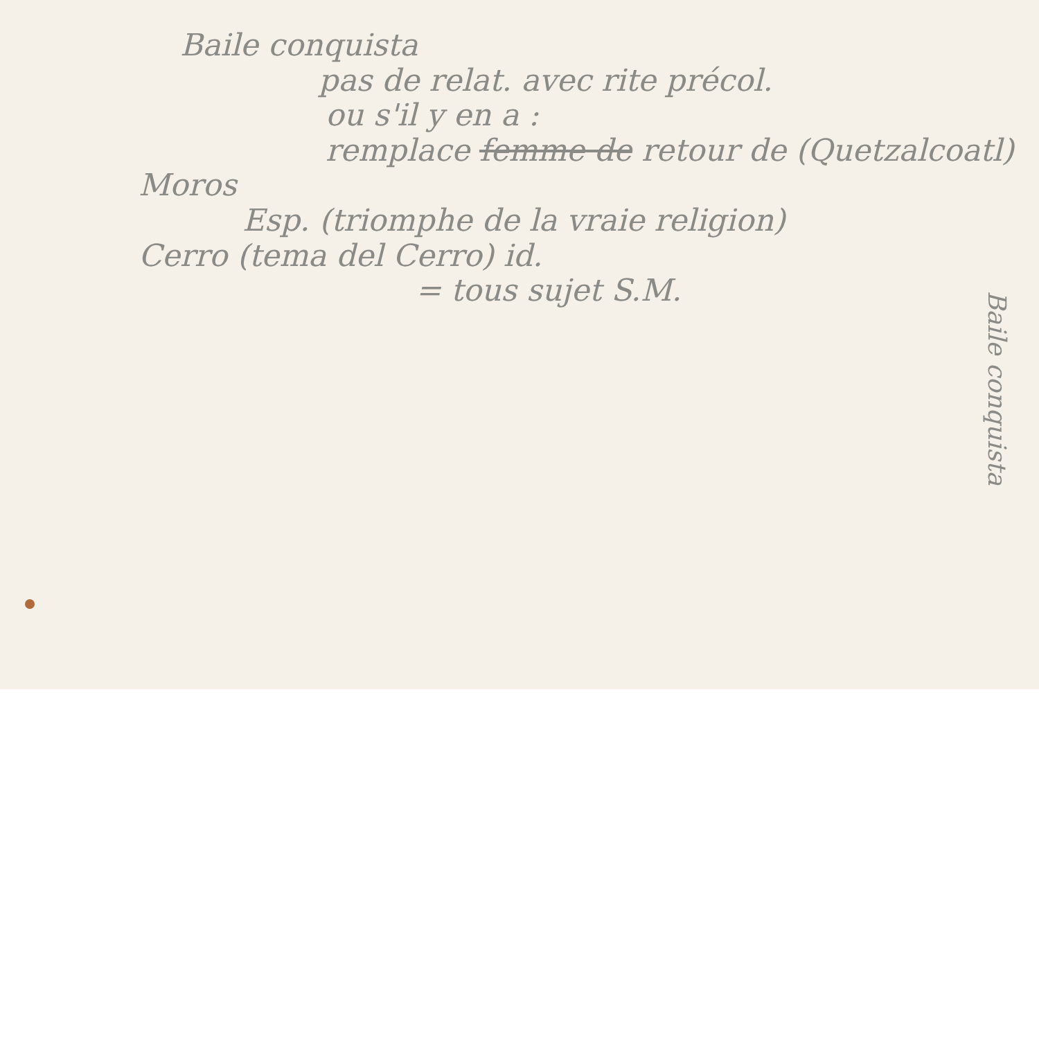Baile conquista
pas de relat. avec rite précol.
ou s'il y en a :
remplace femme de retour de (Quetzalcoatl)
Moros
Esp. (triomphe de la vraie religion)
Cerro (tema del Cerro) id.
= tous sujet S.M.
Baile conquista